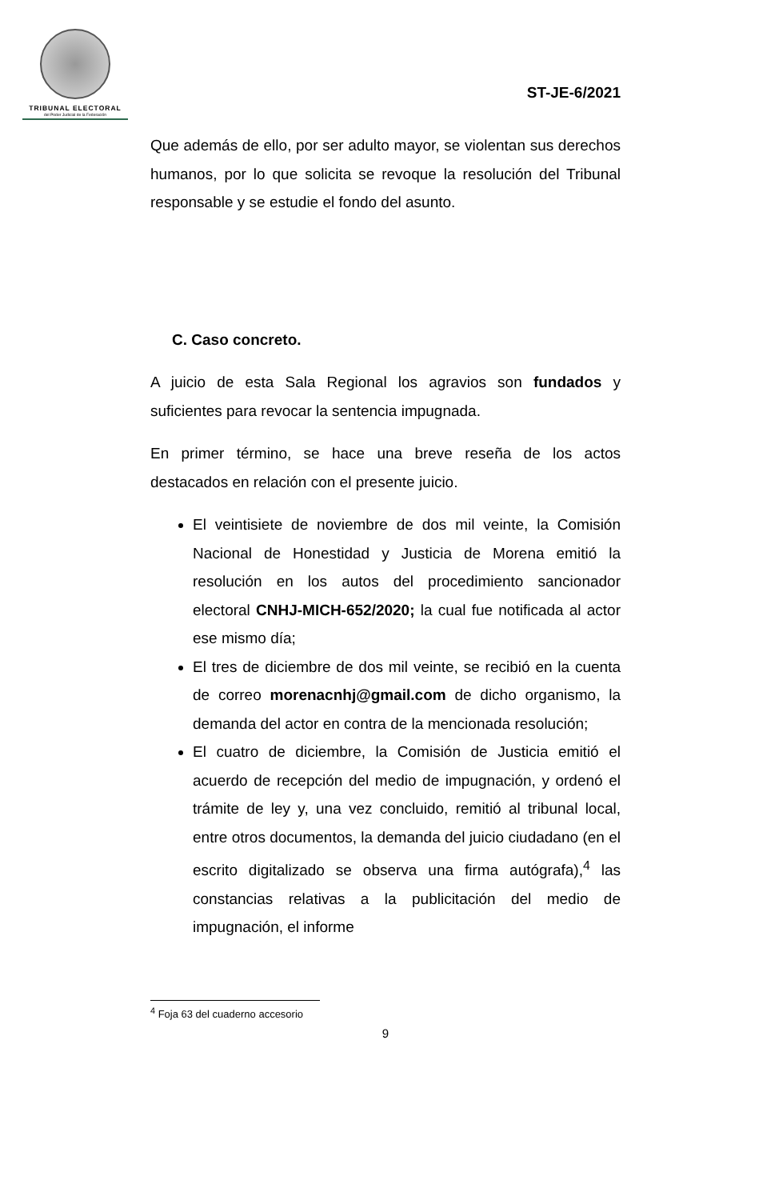TRIBUNAL ELECTORAL
del Poder Judicial de la Federación
ST-JE-6/2021
Que además de ello, por ser adulto mayor, se violentan sus derechos humanos, por lo que solicita se revoque la resolución del Tribunal responsable y se estudie el fondo del asunto.
C. Caso concreto.
A juicio de esta Sala Regional los agravios son fundados y suficientes para revocar la sentencia impugnada.
En primer término, se hace una breve reseña de los actos destacados en relación con el presente juicio.
El veintisiete de noviembre de dos mil veinte, la Comisión Nacional de Honestidad y Justicia de Morena emitió la resolución en los autos del procedimiento sancionador electoral CNHJ-MICH-652/2020; la cual fue notificada al actor ese mismo día;
El tres de diciembre de dos mil veinte, se recibió en la cuenta de correo morenacnhj@gmail.com de dicho organismo, la demanda del actor en contra de la mencionada resolución;
El cuatro de diciembre, la Comisión de Justicia emitió el acuerdo de recepción del medio de impugnación, y ordenó el trámite de ley y, una vez concluido, remitió al tribunal local, entre otros documentos, la demanda del juicio ciudadano (en el escrito digitalizado se observa una firma autógrafa),<sup>4</sup> las constancias relativas a la publicitación del medio de impugnación, el informe
<sup>4</sup> Foja 63 del cuaderno accesorio
9